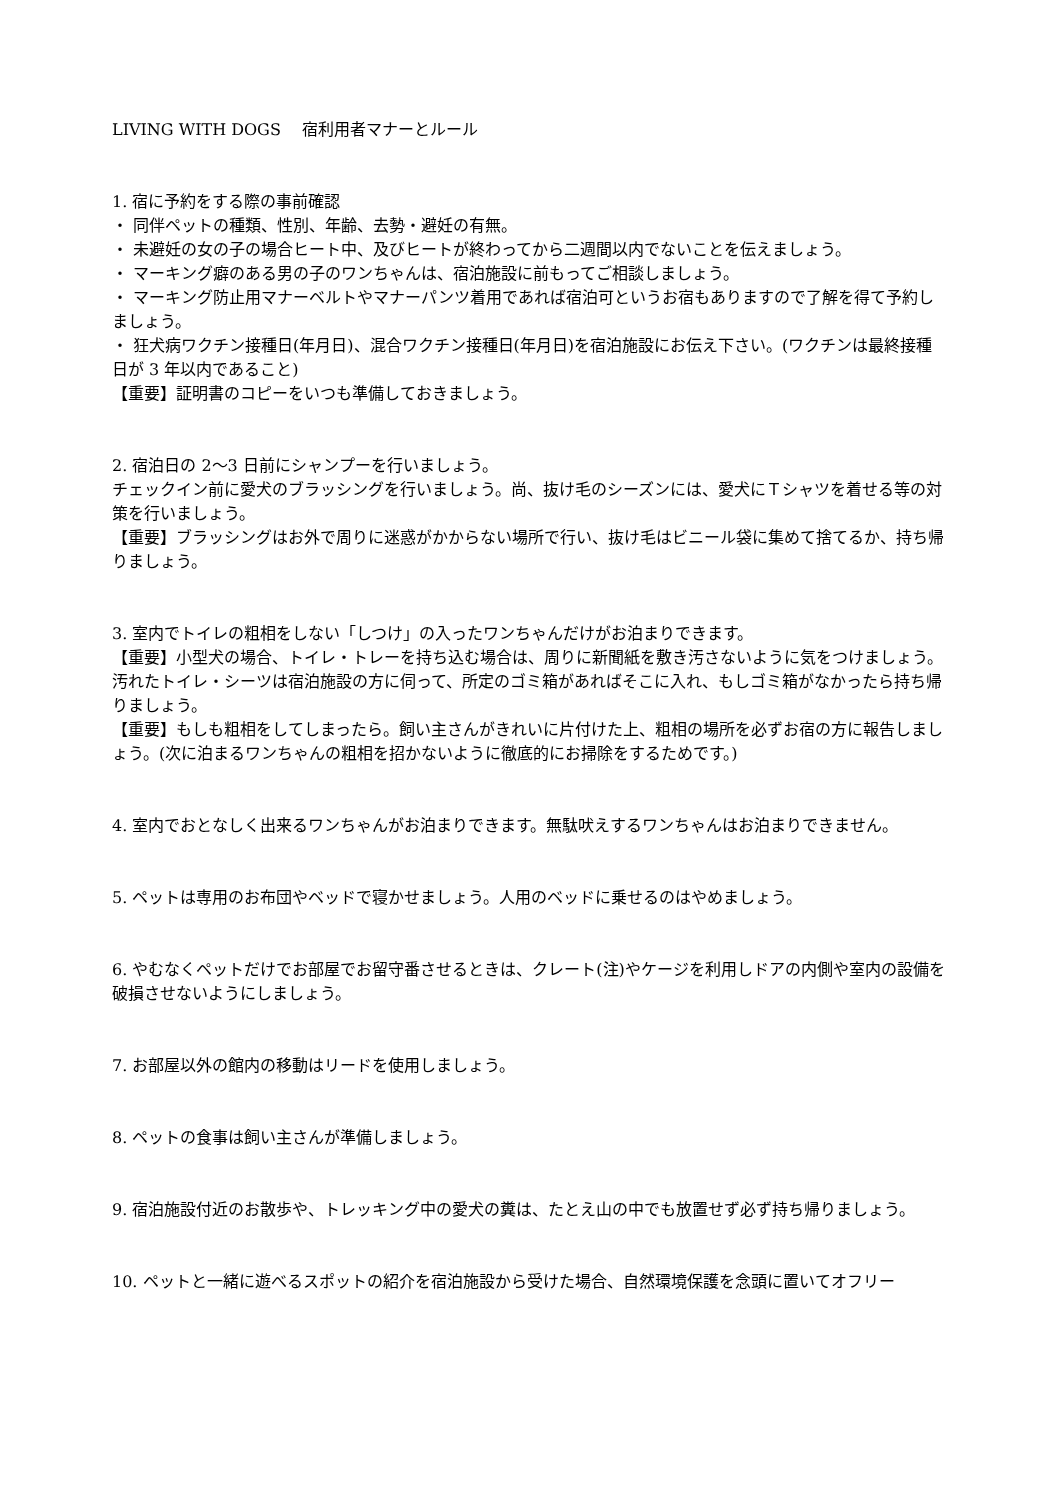LIVING WITH DOGS　 宿利用者マナーとルール
1. 宿に予約をする際の事前確認
・ 同伴ペットの種類、性別、年齢、去勢・避妊の有無。
・ 未避妊の女の子の場合ヒート中、及びヒートが終わってから二週間以内でないことを伝えましょう。
・ マーキング癖のある男の子のワンちゃんは、宿泊施設に前もってご相談しましょう。
・ マーキング防止用マナーベルトやマナーパンツ着用であれば宿泊可というお宿もありますので了解を得て予約しましょう。
・ 狂犬病ワクチン接種日(年月日)、混合ワクチン接種日(年月日)を宿泊施設にお伝え下さい。(ワクチンは最終接種日が 3 年以内であること)
【重要】証明書のコピーをいつも準備しておきましょう。
2. 宿泊日の 2〜3 日前にシャンプーを行いましょう。
チェックイン前に愛犬のブラッシングを行いましょう。尚、抜け毛のシーズンには、愛犬にＴシャツを着せる等の対策を行いましょう。
【重要】ブラッシングはお外で周りに迷惑がかからない場所で行い、抜け毛はビニール袋に集めて捨てるか、持ち帰りましょう。
3. 室内でトイレの粗相をしない「しつけ」の入ったワンちゃんだけがお泊まりできます。
【重要】小型犬の場合、トイレ・トレーを持ち込む場合は、周りに新聞紙を敷き汚さないように気をつけましょう。汚れたトイレ・シーツは宿泊施設の方に伺って、所定のゴミ箱があればそこに入れ、もしゴミ箱がなかったら持ち帰りましょう。
【重要】もしも粗相をしてしまったら。飼い主さんがきれいに片付けた上、粗相の場所を必ずお宿の方に報告しましょう。(次に泊まるワンちゃんの粗相を招かないように徹底的にお掃除をするためです。)
4. 室内でおとなしく出来るワンちゃんがお泊まりできます。無駄吠えするワンちゃんはお泊まりできません。
5. ペットは専用のお布団やベッドで寝かせましょう。人用のベッドに乗せるのはやめましょう。
6. やむなくペットだけでお部屋でお留守番させるときは、クレート(注)やケージを利用しドアの内側や室内の設備を破損させないようにしましょう。
7. お部屋以外の館内の移動はリードを使用しましょう。
8. ペットの食事は飼い主さんが準備しましょう。
9. 宿泊施設付近のお散歩や、トレッキング中の愛犬の糞は、たとえ山の中でも放置せず必ず持ち帰りましょう。
10. ペットと一緒に遊べるスポットの紹介を宿泊施設から受けた場合、自然環境保護を念頭に置いてオフリー